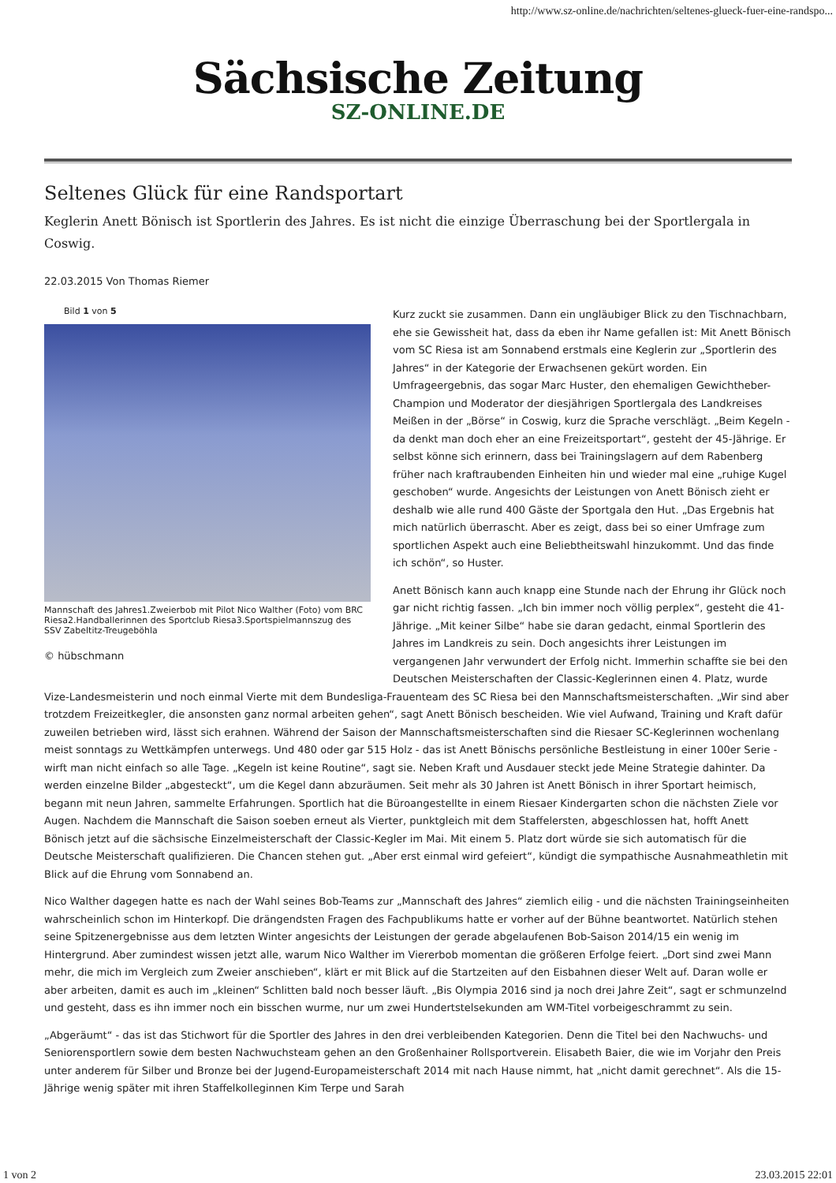http://www.sz-online.de/nachrichten/seltenes-glueck-fuer-eine-randspo...
Sächsische Zeitung
SZ-ONLINE.DE
Seltenes Glück für eine Randsportart
Keglerin Anett Bönisch ist Sportlerin des Jahres. Es ist nicht die einzige Überraschung bei der Sportlergala in Coswig.
22.03.2015 Von Thomas Riemer
Bild 1 von 5
Mannschaft des Jahres1.Zweierbob mit Pilot Nico Walther (Foto) vom BRC Riesa2.Handballerinnen des Sportclub Riesa3.Sportspielmannszug des SSV Zabeltitz-Treugeböhla
© hübschmann
Kurz zuckt sie zusammen. Dann ein ungläubiger Blick zu den Tischnachbarn, ehe sie Gewissheit hat, dass da eben ihr Name gefallen ist: Mit Anett Bönisch vom SC Riesa ist am Sonnabend erstmals eine Keglerin zur „Sportlerin des Jahres“ in der Kategorie der Erwachsenen gekürt worden. Ein Umfrageergebnis, das sogar Marc Huster, den ehemaligen Gewichtheber-Champion und Moderator der diesjährigen Sportlergala des Landkreises Meißen in der „Börse“ in Coswig, kurz die Sprache verschlägt. „Beim Kegeln - da denkt man doch eher an eine Freizeitsportart“, gesteht der 45-Jährige. Er selbst könne sich erinnern, dass bei Trainingslagern auf dem Rabenberg früher nach kraftraubenden Einheiten hin und wieder mal eine „ruhige Kugel geschoben“ wurde. Angesichts der Leistungen von Anett Bönisch zieht er deshalb wie alle rund 400 Gäste der Sportgala den Hut. „Das Ergebnis hat mich natürlich überrascht. Aber es zeigt, dass bei so einer Umfrage zum sportlichen Aspekt auch eine Beliebtheitswahl hinzukommt. Und das finde ich schön“, so Huster.
Anett Bönisch kann auch knapp eine Stunde nach der Ehrung ihr Glück noch gar nicht richtig fassen. „Ich bin immer noch völlig perplex“, gesteht die 41-Jährige. „Mit keiner Silbe“ habe sie daran gedacht, einmal Sportlerin des Jahres im Landkreis zu sein. Doch angesichts ihrer Leistungen im vergangenen Jahr verwundert der Erfolg nicht. Immerhin schaffte sie bei den Deutschen Meisterschaften der Classic-Keglerinnen einen 4. Platz, wurde Vize-Landesmeisterin und noch einmal Vierte mit dem Bundesliga-Frauenteam des SC Riesa bei den Mannschaftsmeisterschaften. „Wir sind aber trotzdem Freizeitkegler, die ansonsten ganz normal arbeiten gehen“, sagt Anett Bönisch bescheiden. Wie viel Aufwand, Training und Kraft dafür zuweilen betrieben wird, lässt sich erahnen. Während der Saison der Mannschaftsmeisterschaften sind die Riesaer SC-Keglerinnen wochenlang meist sonntags zu Wettkämpfen unterwegs. Und 480 oder gar 515 Holz - das ist Anett Bönischs persönliche Bestleistung in einer 100er Serie - wirft man nicht einfach so alle Tage. „Kegeln ist keine Routine“, sagt sie. Neben Kraft und Ausdauer steckt jede Meine Strategie dahinter. Da werden einzelne Bilder „abgesteckt“, um die Kegel dann abzuräumen. Seit mehr als 30 Jahren ist Anett Bönisch in ihrer Sportart heimisch, begann mit neun Jahren, sammelte Erfahrungen. Sportlich hat die Büroangestellte in einem Riesaer Kindergarten schon die nächsten Ziele vor Augen. Nachdem die Mannschaft die Saison soeben erneut als Vierter, punktgleich mit dem Staffelersten, abgeschlossen hat, hofft Anett Bönisch jetzt auf die sächsische Einzelmeisterschaft der Classic-Kegler im Mai. Mit einem 5. Platz dort würde sie sich automatisch für die Deutsche Meisterschaft qualifizieren. Die Chancen stehen gut. „Aber erst einmal wird gefeiert“, kündigt die sympathische Ausnahmeathletin mit Blick auf die Ehrung vom Sonnabend an.
Nico Walther dagegen hatte es nach der Wahl seines Bob-Teams zur „Mannschaft des Jahres“ ziemlich eilig - und die nächsten Trainingseinheiten wahrscheinlich schon im Hinterkopf. Die drängendsten Fragen des Fachpublikums hatte er vorher auf der Bühne beantwortet. Natürlich stehen seine Spitzenergebnisse aus dem letzten Winter angesichts der Leistungen der gerade abgelaufenen Bob-Saison 2014/15 ein wenig im Hintergrund. Aber zumindest wissen jetzt alle, warum Nico Walther im Viererbob momentan die größeren Erfolge feiert. „Dort sind zwei Mann mehr, die mich im Vergleich zum Zweier anschieben“, klärt er mit Blick auf die Startzeiten auf den Eisbahnen dieser Welt auf. Daran wolle er aber arbeiten, damit es auch im „kleinen“ Schlitten bald noch besser läuft. „Bis Olympia 2016 sind ja noch drei Jahre Zeit“, sagt er schmunzelnd und gesteht, dass es ihn immer noch ein bisschen wurme, nur um zwei Hundertstelsekunden am WM-Titel vorbeigeschrammt zu sein.
„Abgeräumt“ - das ist das Stichwort für die Sportler des Jahres in den drei verbleibenden Kategorien. Denn die Titel bei den Nachwuchs- und Seniorensportlern sowie dem besten Nachwuchsteam gehen an den Großenhainer Rollsportverein. Elisabeth Baier, die wie im Vorjahr den Preis unter anderem für Silber und Bronze bei der Jugend-Europameisterschaft 2014 mit nach Hause nimmt, hat „nicht damit gerechnet“. Als die 15-Jährige wenig später mit ihren Staffelkolleginnen Kim Terpe und Sarah
1 von 2 23.03.2015 22:01